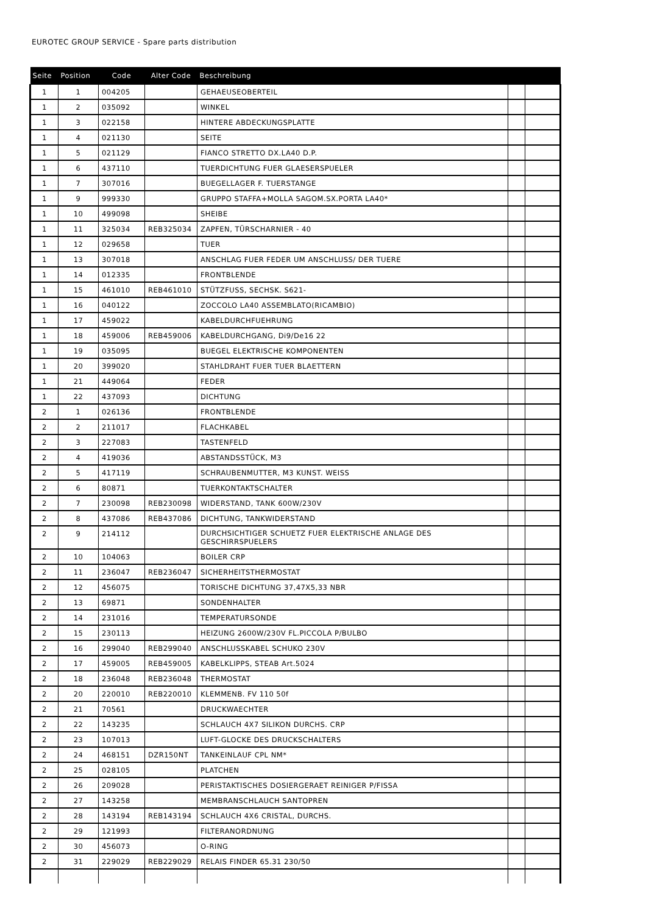EUROTEC GROUP SERVICE - Spare parts distribution
| Seite | Position | Code | Alter Code | Beschreibung | | |
| --- | --- | --- | --- | --- | --- | --- |
| 1 | 1 | 004205 | | GEHAEUSEOBERTEIL | | |
| 1 | 2 | 035092 | | WINKEL | | |
| 1 | 3 | 022158 | | HINTERE ABDECKUNGSPLATTE | | |
| 1 | 4 | 021130 | | SEITE | | |
| 1 | 5 | 021129 | | FIANCO STRETTO DX.LA40 D.P. | | |
| 1 | 6 | 437110 | | TUERDICHTUNG FUER GLAESERSPUELER | | |
| 1 | 7 | 307016 | | BUEGELLAGER F. TUERSTANGE | | |
| 1 | 9 | 999330 | | GRUPPO STAFFA+MOLLA SAGOM.SX.PORTA LA40* | | |
| 1 | 10 | 499098 | | SHEIBE | | |
| 1 | 11 | 325034 | REB325034 | ZAPFEN, TÜRSCHARNIER - 40 | | |
| 1 | 12 | 029658 | | TUER | | |
| 1 | 13 | 307018 | | ANSCHLAG FUER FEDER UM ANSCHLUSS/ DER TUERE | | |
| 1 | 14 | 012335 | | FRONTBLENDE | | |
| 1 | 15 | 461010 | REB461010 | STÜTZFUSS, SECHSK. S621- | | |
| 1 | 16 | 040122 | | ZOCCOLO LA40 ASSEMBLATO(RICAMBIO) | | |
| 1 | 17 | 459022 | | KABELDURCHFUEHRUNG | | |
| 1 | 18 | 459006 | REB459006 | KABELDURCHGANG, Di9/De16 22 | | |
| 1 | 19 | 035095 | | BUEGEL ELEKTRISCHE KOMPONENTEN | | |
| 1 | 20 | 399020 | | STAHLDRAHT FUER TUER BLAETTERN | | |
| 1 | 21 | 449064 | | FEDER | | |
| 1 | 22 | 437093 | | DICHTUNG | | |
| 2 | 1 | 026136 | | FRONTBLENDE | | |
| 2 | 2 | 211017 | | FLACHKABEL | | |
| 2 | 3 | 227083 | | TASTENFELD | | |
| 2 | 4 | 419036 | | ABSTANDSSTÜCK, M3 | | |
| 2 | 5 | 417119 | | SCHRAUBENMUTTER, M3 KUNST. WEISS | | |
| 2 | 6 | 80871 | | TUERKONTAKTSCHALTER | | |
| 2 | 7 | 230098 | REB230098 | WIDERSTAND, TANK 600W/230V | | |
| 2 | 8 | 437086 | REB437086 | DICHTUNG, TANKWIDERSTAND | | |
| 2 | 9 | 214112 | | DURCHSICHTIGER SCHUETZ FUER ELEKTRISCHE ANLAGE DES GESCHIRRSPUELERS | | |
| 2 | 10 | 104063 | | BOILER CRP | | |
| 2 | 11 | 236047 | REB236047 | SICHERHEITSTHERMOSTAT | | |
| 2 | 12 | 456075 | | TORISCHE DICHTUNG 37,47X5,33 NBR | | |
| 2 | 13 | 69871 | | SONDENHALTER | | |
| 2 | 14 | 231016 | | TEMPERATURSONDE | | |
| 2 | 15 | 230113 | | HEIZUNG 2600W/230V FL.PICCOLA P/BULBO | | |
| 2 | 16 | 299040 | REB299040 | ANSCHLUSSKABEL SCHUKO 230V | | |
| 2 | 17 | 459005 | REB459005 | KABELKLIPPS, STEAB Art.5024 | | |
| 2 | 18 | 236048 | REB236048 | THERMOSTAT | | |
| 2 | 20 | 220010 | REB220010 | KLEMMENB. FV 110 50f | | |
| 2 | 21 | 70561 | | DRUCKWAECHTER | | |
| 2 | 22 | 143235 | | SCHLAUCH 4X7 SILIKON DURCHS. CRP | | |
| 2 | 23 | 107013 | | LUFT-GLOCKE DES DRUCKSCHALTERS | | |
| 2 | 24 | 468151 | DZR150NT | TANKEINLAUF CPL NM* | | |
| 2 | 25 | 028105 | | PLATCHEN | | |
| 2 | 26 | 209028 | | PERISTAKTISCHES DOSIERGERAET REINIGER P/FISSA | | |
| 2 | 27 | 143258 | | MEMBRANSCHLAUCH SANTOPREN | | |
| 2 | 28 | 143194 | REB143194 | SCHLAUCH 4X6 CRISTAL, DURCHS. | | |
| 2 | 29 | 121993 | | FILTERANORDNUNG | | |
| 2 | 30 | 456073 | | O-RING | | |
| 2 | 31 | 229029 | REB229029 | RELAIS FINDER 65.31 230/50 | | |